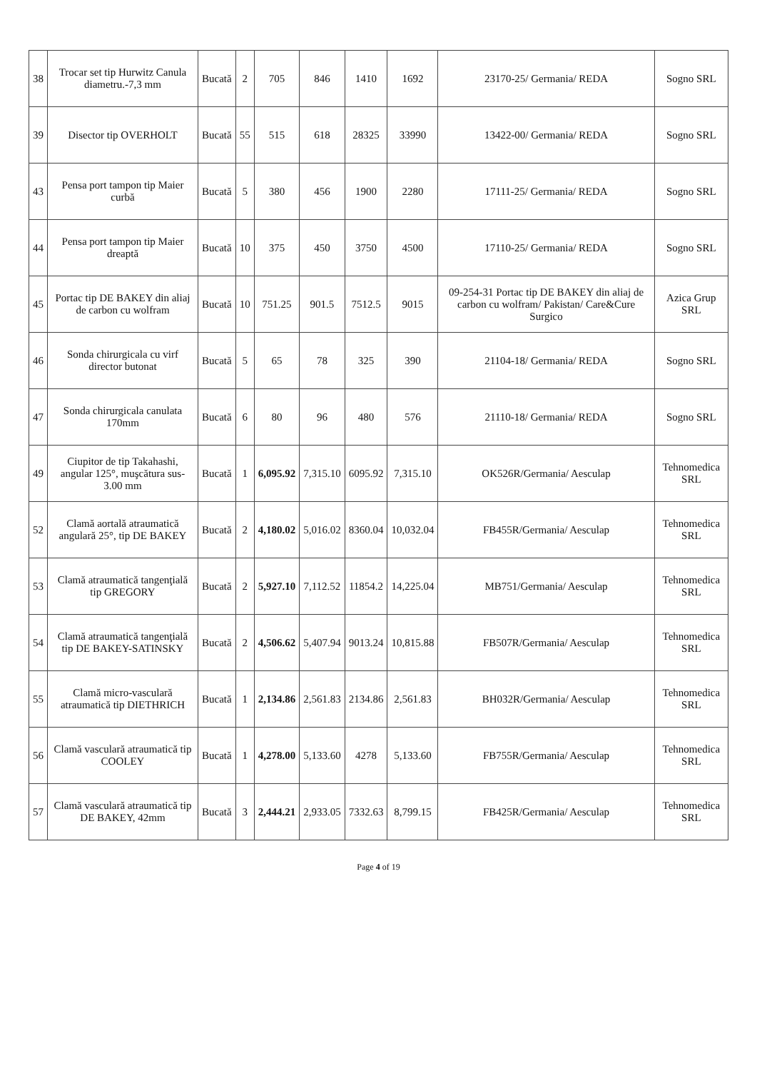| 38 | Trocar set tip Hurwitz Canula diametru.-7,3 mm | Bucată | 2 | 705 | 846 | 1410 | 1692 | 23170-25/ Germania/ REDA | Sogno SRL |
| 39 | Disector tip OVERHOLT | Bucată | 55 | 515 | 618 | 28325 | 33990 | 13422-00/ Germania/ REDA | Sogno SRL |
| 43 | Pensa port tampon tip Maier curbă | Bucată | 5 | 380 | 456 | 1900 | 2280 | 17111-25/ Germania/ REDA | Sogno SRL |
| 44 | Pensa port tampon tip Maier dreaptă | Bucată | 10 | 375 | 450 | 3750 | 4500 | 17110-25/ Germania/ REDA | Sogno SRL |
| 45 | Portac tip DE BAKEY din aliaj de carbon cu wolfram | Bucată | 10 | 751.25 | 901.5 | 7512.5 | 9015 | 09-254-31 Portac tip DE BAKEY din aliaj de carbon cu wolfram/ Pakistan/ Care&Cure Surgico | Azica Grup SRL |
| 46 | Sonda chirurgicala cu virf director butonat | Bucată | 5 | 65 | 78 | 325 | 390 | 21104-18/ Germania/ REDA | Sogno SRL |
| 47 | Sonda chirurgicala canulata 170mm | Bucată | 6 | 80 | 96 | 480 | 576 | 21110-18/ Germania/ REDA | Sogno SRL |
| 49 | Ciupitor de tip Takahashi, angular 125°, muşcătura sus-3.00 mm | Bucată | 1 | 6,095.92 | 7,315.10 | 6095.92 | 7,315.10 | OK526R/Germania/ Aesculap | Tehnomedica SRL |
| 52 | Clamă aortală atraumatică angulară 25°, tip DE BAKEY | Bucată | 2 | 4,180.02 | 5,016.02 | 8360.04 | 10,032.04 | FB455R/Germania/ Aesculap | Tehnomedica SRL |
| 53 | Clamă atraumatică tangenţială tip GREGORY | Bucată | 2 | 5,927.10 | 7,112.52 | 11854.2 | 14,225.04 | MB751/Germania/ Aesculap | Tehnomedica SRL |
| 54 | Clamă atraumatică tangenţială tip DE BAKEY-SATINSKY | Bucată | 2 | 4,506.62 | 5,407.94 | 9013.24 | 10,815.88 | FB507R/Germania/ Aesculap | Tehnomedica SRL |
| 55 | Clamă micro-vasculară atraumatică tip DIETHRICH | Bucată | 1 | 2,134.86 | 2,561.83 | 2134.86 | 2,561.83 | BH032R/Germania/ Aesculap | Tehnomedica SRL |
| 56 | Clamă vasculară atraumatică tip COOLEY | Bucată | 1 | 4,278.00 | 5,133.60 | 4278 | 5,133.60 | FB755R/Germania/ Aesculap | Tehnomedica SRL |
| 57 | Clamă vasculară atraumatică tip DE BAKEY, 42mm | Bucată | 3 | 2,444.21 | 2,933.05 | 7332.63 | 8,799.15 | FB425R/Germania/ Aesculap | Tehnomedica SRL |
Page 4 of 19